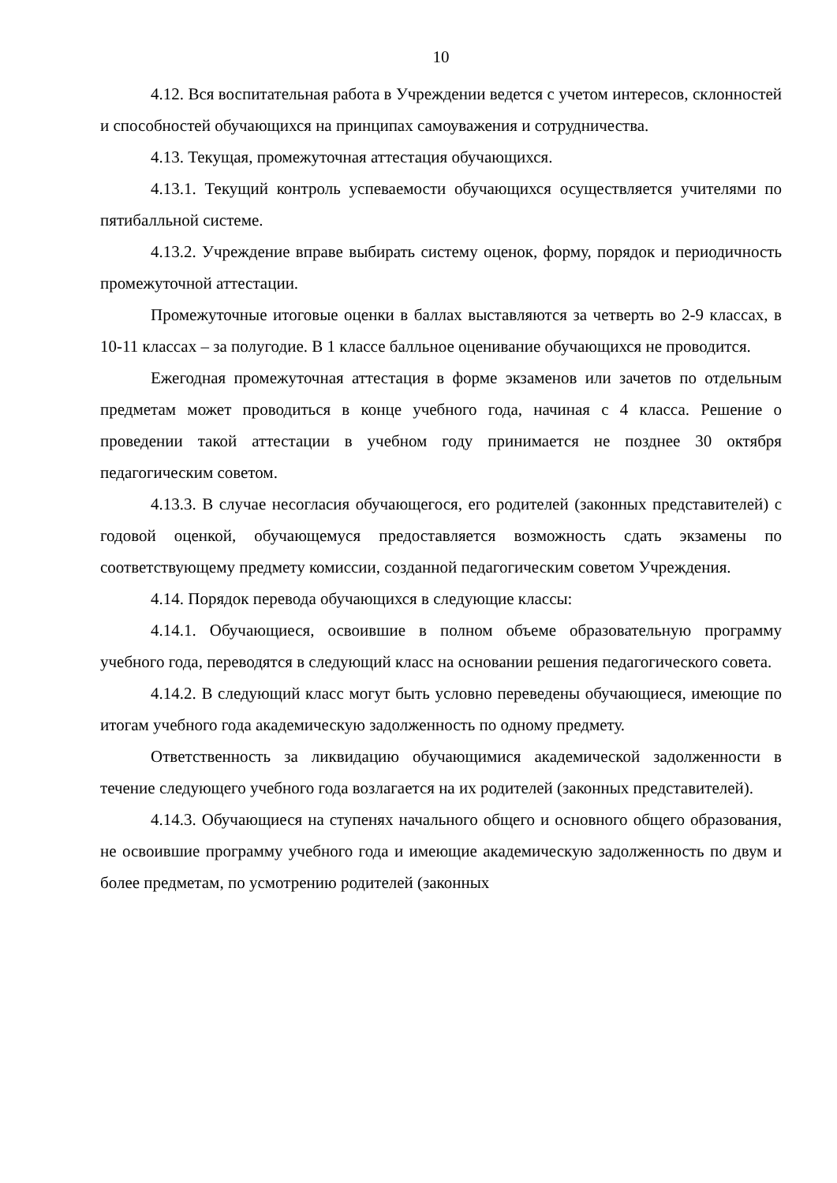10
4.12. Вся воспитательная работа в Учреждении ведется с учетом интересов, склонностей и способностей обучающихся на принципах самоуважения и сотрудничества.
4.13. Текущая, промежуточная аттестация обучающихся.
4.13.1. Текущий контроль успеваемости обучающихся осуществляется учителями по пятибалльной системе.
4.13.2. Учреждение вправе выбирать систему оценок, форму, порядок и периодичность промежуточной аттестации.
Промежуточные итоговые оценки в баллах выставляются за четверть во 2-9 классах, в 10-11 классах – за полугодие. В 1 классе балльное оценивание обучающихся не проводится.
Ежегодная промежуточная аттестация в форме экзаменов или зачетов по отдельным предметам может проводиться в конце учебного года, начиная с 4 класса. Решение о проведении такой аттестации в учебном году принимается не позднее 30 октября педагогическим советом.
4.13.3. В случае несогласия обучающегося, его родителей (законных представителей) с годовой оценкой, обучающемуся предоставляется возможность сдать экзамены по соответствующему предмету комиссии, созданной педагогическим советом Учреждения.
4.14. Порядок перевода обучающихся в следующие классы:
4.14.1. Обучающиеся, освоившие в полном объеме образовательную программу учебного года, переводятся в следующий класс на основании решения педагогического совета.
4.14.2. В следующий класс могут быть условно переведены обучающиеся, имеющие по итогам учебного года академическую задолженность по одному предмету.
Ответственность за ликвидацию обучающимися академической задолженности в течение следующего учебного года возлагается на их родителей (законных представителей).
4.14.3. Обучающиеся на ступенях начального общего и основного общего образования, не освоившие программу учебного года и имеющие академическую задолженность по двум и более предметам, по усмотрению родителей (законных